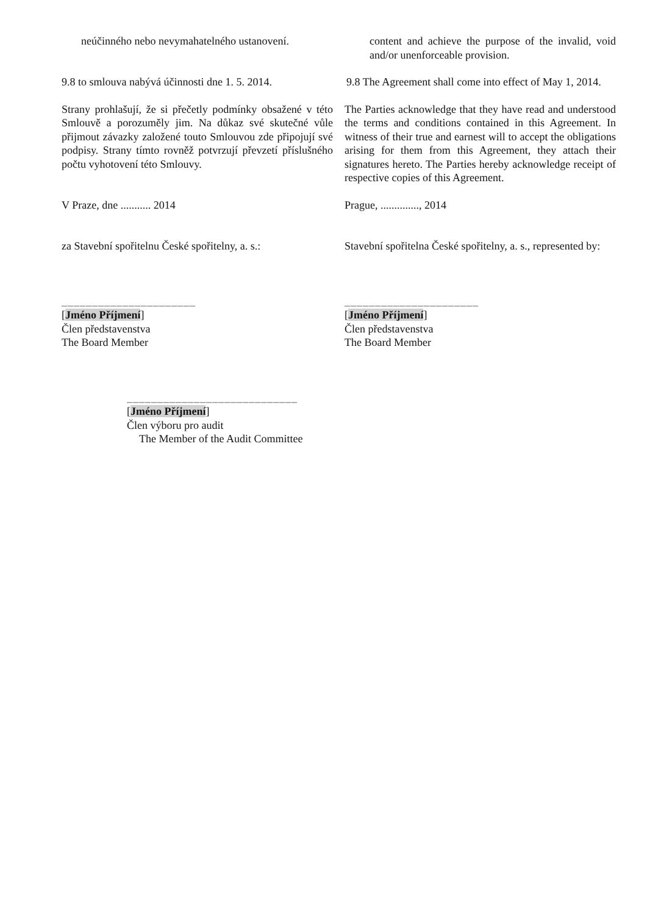neúčinného nebo nevymahatelného ustanovení.
content and achieve the purpose of the invalid, void and/or unenforceable provision.
9.8 to smlouva nabývá účinnosti dne 1. 5. 2014.
9.8 The Agreement shall come into effect of May 1, 2014.
Strany prohlašují, že si přečetly podmínky obsažené v této Smlouvě a porozuměly jim. Na důkaz své skutečné vůle přijmout závazky založené touto Smlouvou zde připojují své podpisy. Strany tímto rovněž potvrzují převzetí příslušného počtu vyhotovení této Smlouvy.
The Parties acknowledge that they have read and understood the terms and conditions contained in this Agreement. In witness of their true and earnest will to accept the obligations arising for them from this Agreement, they attach their signatures hereto. The Parties hereby acknowledge receipt of respective copies of this Agreement.
V Praze, dne ........... 2014 Prague, .............., 2014
za Stavební spořitelnu České spořitelny, a. s.:
Stavební spořitelna České spořitelny, a. s., represented by:
______________________
[Jméno Příjmení]
Člen představenstva
The Board Member
______________________
[Jméno Příjmení]
Člen představenstva
The Board Member
____________________________
[Jméno Příjmení]
Člen výboru pro audit
The Member of the Audit Committee